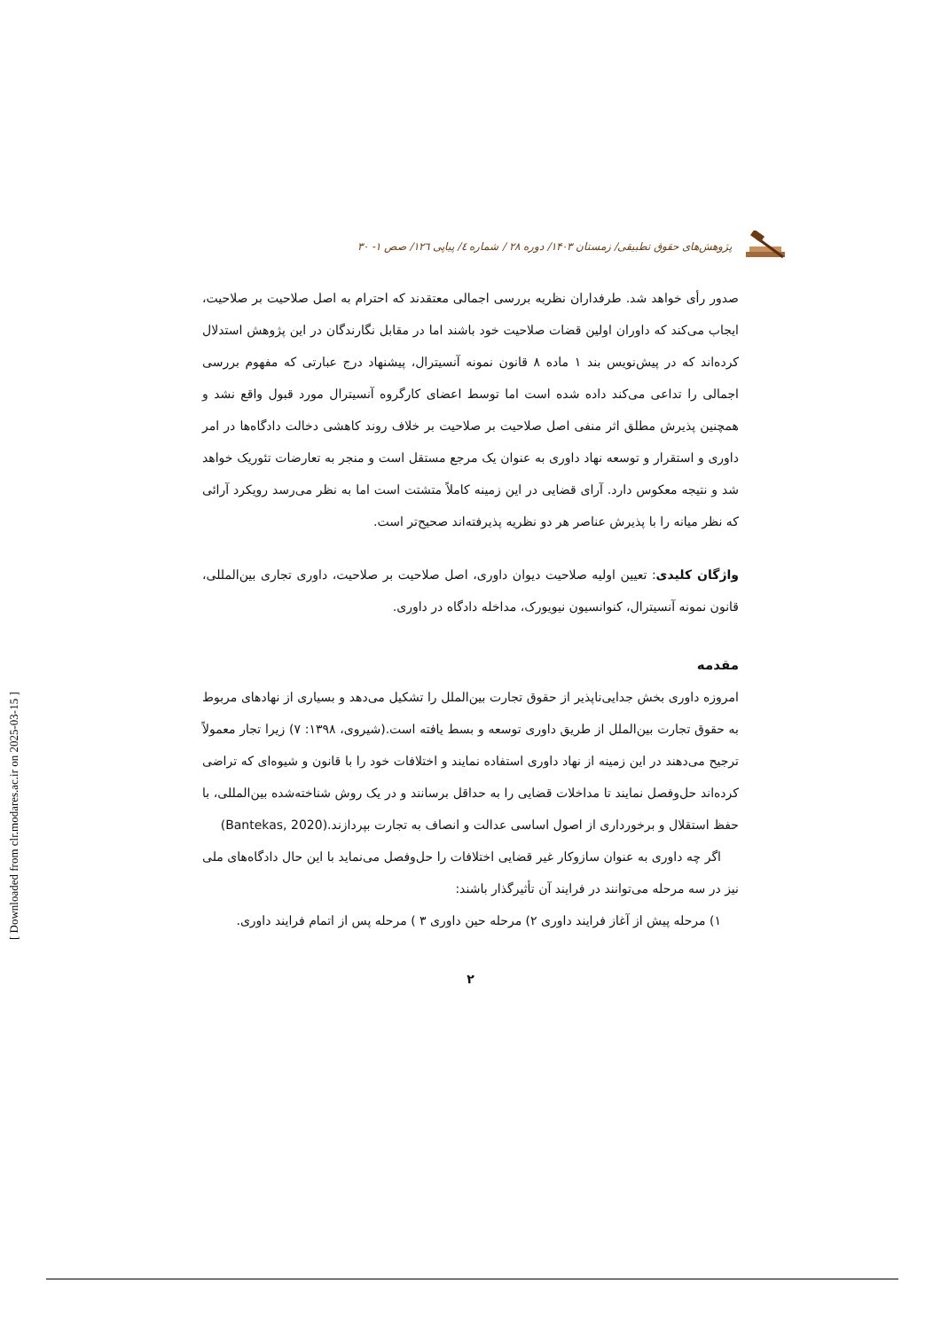پژوهش‌های حقوق تطبیقی/ زمستان ۱۴۰۳/ دوره ۲۸ / شماره ٤/ پیاپی ۱۲٦/ صص ۱- ۳۰
صدور رأی خواهد شد. طرفداران نظریه بررسی اجمالی معتقدند که احترام به اصل صلاحیت بر صلاحیت، ایجاب می‌کند که داوران اولین قضات صلاحیت خود باشند اما در مقابل نگارندگان در این پژوهش استدلال کرده‌اند که در پیش‌نویس بند ۱ ماده ۸ قانون نمونه آنسیترال، پیشنهاد درج عبارتی که مفهوم بررسی اجمالی را تداعی می‌کند داده شده است اما توسط اعضای کارگروه آنسیترال مورد قبول واقع نشد و همچنین پذیرش مطلق اثر منفی اصل صلاحیت بر صلاحیت بر خلاف روند کاهشی دخالت دادگاه‌ها در امر داوری و استقرار و توسعه نهاد داوری به عنوان یک مرجع مستقل است و منجر به تعارضات تئوریک خواهد شد و نتیجه معکوس دارد. آرای قضایی در این زمینه کاملاً متشتت است اما به نظر می‌رسد رویکرد آرائی که نظر میانه را با پذیرش عناصر هر دو نظریه پذیرفته‌اند صحیح‌تر است.
واژگان کلیدی: تعیین اولیه صلاحیت دیوان داوری، اصل صلاحیت بر صلاحیت، داوری تجاری بین‌المللی، قانون نمونه آنسیترال، کنوانسیون نیویورک، مداخله دادگاه در داوری.
مقدمه
امروزه داوری بخش جدایی‌ناپذیر از حقوق تجارت بین‌الملل را تشکیل می‌دهد و بسیاری از نهادهای مربوط به حقوق تجارت بین‌الملل از طریق داوری توسعه و بسط یافته است.(شیروی، ۱۳۹۸: ۷) زیرا تجار معمولاً ترجیح می‌دهند در این زمینه از نهاد داوری استفاده نمایند و اختلافات خود را با قانون و شیوه‌ای که تراضی کرده‌اند حل‌وفصل نمایند تا مداخلات قضایی را به حداقل برسانند و در یک روش شناخته‌شده بین‌المللی، با حفظ استقلال و برخورداری از اصول اساسی عدالت و انصاف به تجارت بپردازند.(Bantekas, 2020)
اگر چه داوری به عنوان سازوکار غیر قضایی اختلافات را حل‌وفصل می‌نماید با این حال دادگاه‌های ملی نیز در سه مرحله می‌توانند در فرایند آن تأثیرگذار باشند:
۱) مرحله پیش از آغاز فرایند داوری ۲) مرحله حین داوری ۳ ) مرحله پس از اتمام فرایند داوری.
۲
[ Downloaded from clr.modares.ac.ir on 2025-03-15 ]